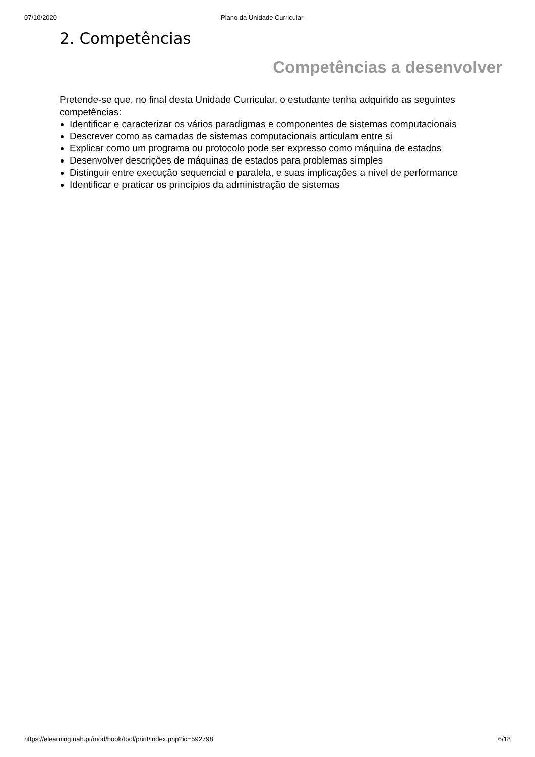07/10/2020 Plano da Unidade Curricular
2. Competências
Competências a desenvolver
Pretende-se que, no final desta Unidade Curricular, o estudante tenha adquirido as seguintes competências:
Identificar e caracterizar os vários paradigmas e componentes de sistemas computacionais
Descrever como as camadas de sistemas computacionais articulam entre si
Explicar como um programa ou protocolo pode ser expresso como máquina de estados
Desenvolver descrições de máquinas de estados para problemas simples
Distinguir entre execução sequencial e paralela, e suas implicações a nível de performance
Identificar e praticar os princípios da administração de sistemas
https://elearning.uab.pt/mod/book/tool/print/index.php?id=592798 6/18